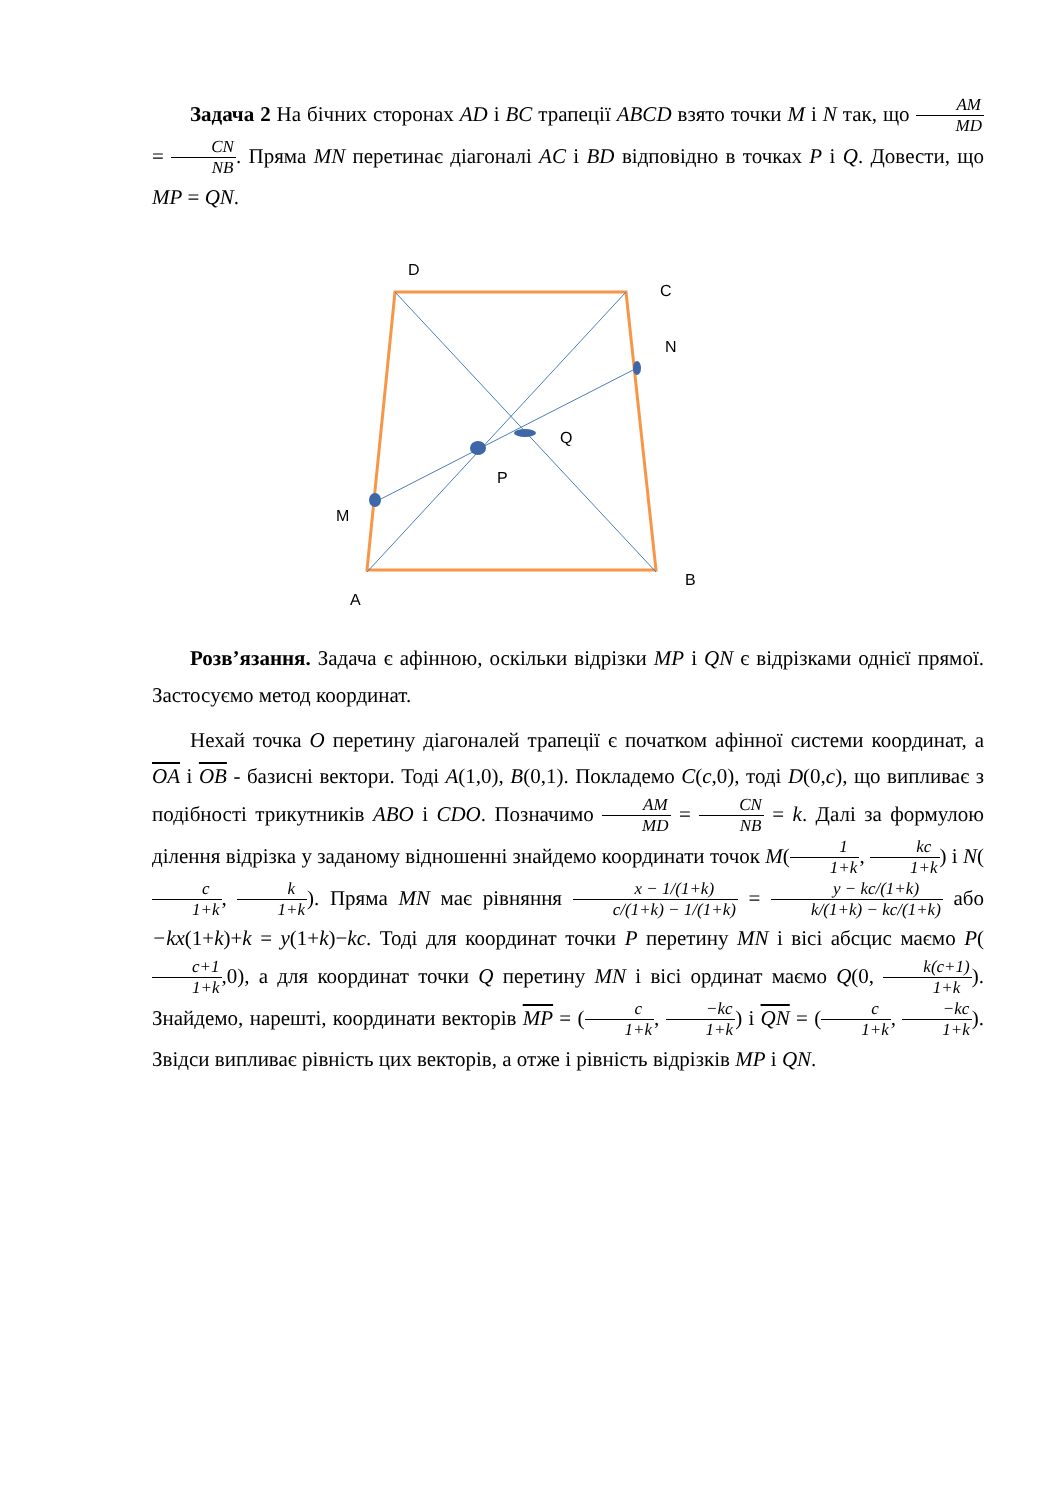Задача 2 На бічних сторонах AD і BC трапеції ABCD взято точки M і N так, що AM MD = CN NB. Пряма MN перетинає діагоналі AC і BD відповідно в точках P і Q. Довести, що MP = QN.
D
C
N
Q
P
M
B
A
Розв’язання. Задача є афінною, оскільки відрізки MP і QN є відрізками однієї прямої. Застосуємо метод координат.
Нехай точка O перетину діагоналей трапеції є початком афінної системи координат, а OA і OB - базисні вектори. Тоді A(1,0), B(0,1). Покладемо C(c,0), тоді D(0,c), що випливає з подібності трикутників ABO і CDO. Позначимо AM MD = CN NB = k. Далі за формулою ділення відрізка у заданому відношенні знайдемо координати точок M(1 1+k, kc 1+k) і N(c 1+k, k 1+k). Пряма MN має рівняння x − 1/(1+k) c/(1+k) − 1/(1+k) = y − kc/(1+k) k/(1+k) − kc/(1+k) або −kx(1+k)+k = y(1+k)−kc. Тоді для координат точки P перетину MN і вісі абсцис маємо P(c+1 1+k,0), а для координат точки Q перетину MN і вісі ординат маємо Q(0, k(c+1) 1+k). Знайдемо, нарешті, координати векторів MP = (c 1+k, −kc 1+k) і QN = (c 1+k, −kc 1+k). Звідси випливає рівність цих векторів, а отже і рівність відрізків MP і QN.